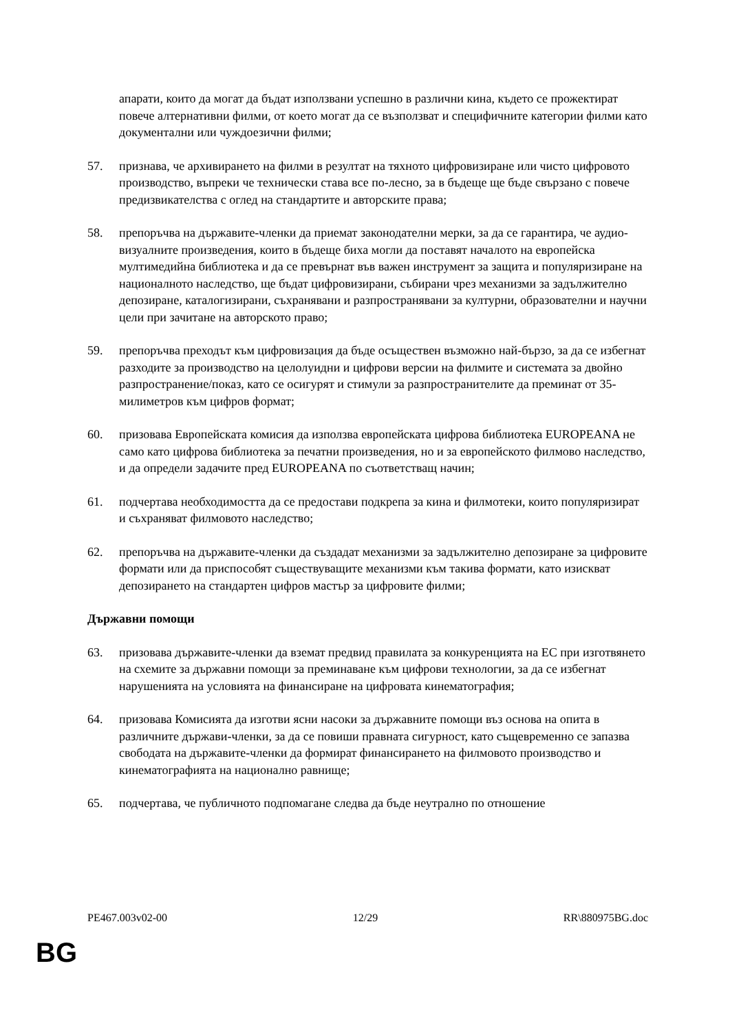апарати, които да могат да бъдат използвани успешно в различни кина, където се прожектират повече алтернативни филми, от което могат да се възползват и специфичните категории филми като документални или чуждоезични филми;
57. признава, че архивирането на филми в резултат на тяхното цифровизиране или чисто цифровото производство, въпреки че технически става все по-лесно, за в бъдеще ще бъде свързано с повече предизвикателства с оглед на стандартите и авторските права;
58. препоръчва на държавите-членки да приемат законодателни мерки, за да се гарантира, че аудио-визуалните произведения, които в бъдеще биха могли да поставят началото на европейска мултимедийна библиотека и да се превърнат във важен инструмент за защита и популяризиране на националното наследство, ще бъдат цифровизирани, събирани чрез механизми за задължително депозиране, каталогизирани, съхранявани и разпространявани за културни, образователни и научни цели при зачитане на авторското право;
59. препоръчва преходът към цифровизация да бъде осъществен възможно най-бързо, за да се избегнат разходите за производство на целолуидни и цифрови версии на филмите и системата за двойно разпространение/показ, като се осигурят и стимули за разпространителите да преминат от 35-милиметров към цифров формат;
60. призовава Европейската комисия да използва европейската цифрова библиотека EUROPEANA не само като цифрова библиотека за печатни произведения, но и за европейското филмово наследство, и да определи задачите пред EUROPEANA по съответстващ начин;
61. подчертава необходимостта да се предостави подкрепа за кина и филмотеки, които популяризират и съхраняват филмовото наследство;
62. препоръчва на държавите-членки да създадат механизми за задължително депозиране за цифровите формати или да приспособят съществуващите механизми към такива формати, като изискват депозирането на стандартен цифров мастър за цифровите филми;
Държавни помощи
63. призовава държавите-членки да вземат предвид правилата за конкуренцията на ЕС при изготвянето на схемите за държавни помощи за преминаване към цифрови технологии, за да се избегнат нарушенията на условията на финансиране на цифровата кинематография;
64. призовава Комисията да изготви ясни насоки за държавните помощи въз основа на опита в различните държави-членки, за да се повиши правната сигурност, като същевременно се запазва свободата на държавите-членки да формират финансирането на филмовото производство и кинематографията на национално равнище;
65. подчертава, че публичното подпомагане следва да бъде неутрално по отношение
PE467.003v02-00 12/29 RR\880975BG.doc
BG